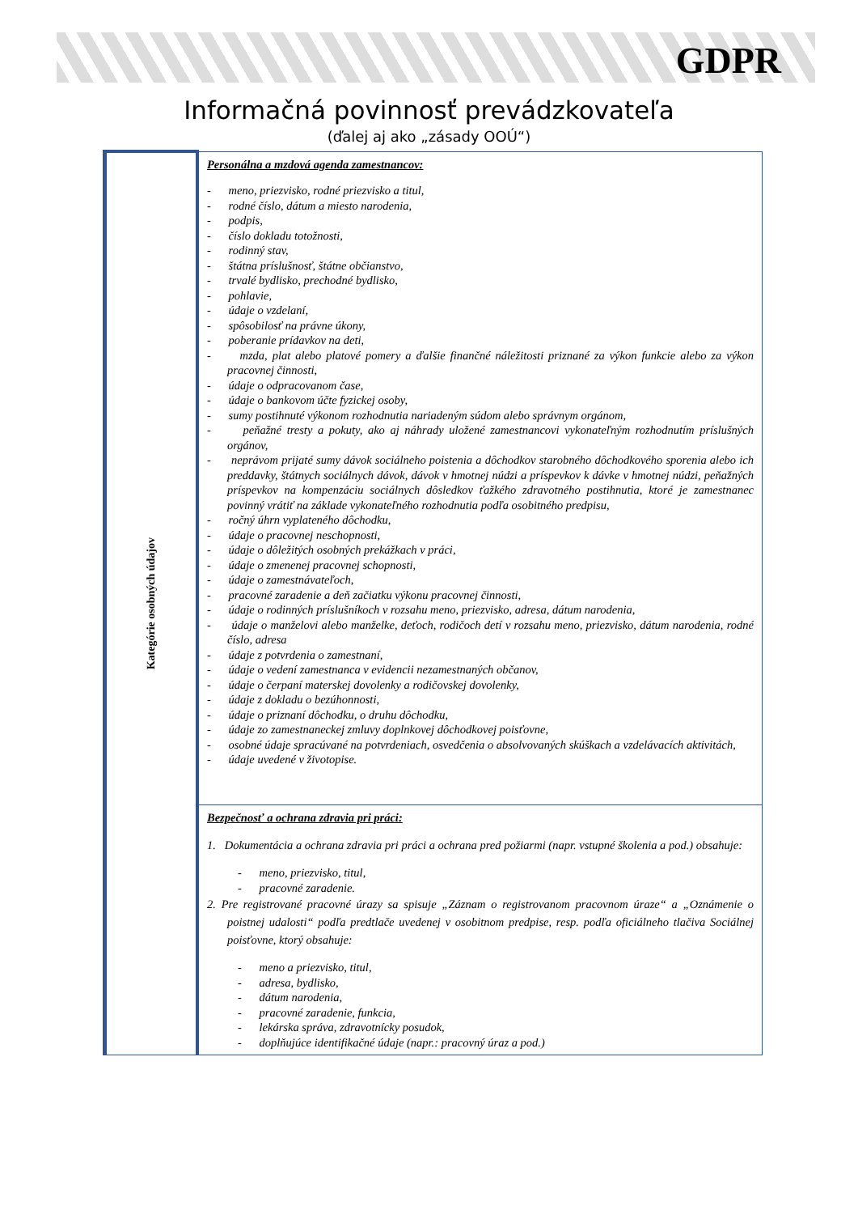GDPR
Informačná povinnosť prevádzkovateľa
(ďalej aj ako „zásady OOÚ“)
| Kategórie osobných údajov | Personálna a mzdová agenda zamestnancov: - meno, priezvisko, rodné priezvisko a titul, - rodné číslo, dátum a miesto narodenia, - podpis, - číslo dokladu totožnosti, - rodinný stav, - štátna príslušnosť, štátne občianstvo, - trvalé bydlisko, prechodné bydlisko, - pohlavie, - údaje o vzdelaní, - spôsobilosť na právne úkony, - poberanie prídavkov na deti, - mzda, plat alebo platové pomery a ďalšie finančné náležitosti priznané za výkon funkcie alebo za výkon pracovnej činnosti, - údaje o odpracovanom čase, - údaje o bankovom účte fyzickej osoby, - sumy postihnuté výkonom rozhodnutia nariadeným súdom alebo správnym orgánom, - peňažné tresty a pokuty, ako aj náhrady uložené zamestnancovi vykonateľným rozhodnutím príslušných orgánov, - neprávom prijaté sumy dávok sociálneho poistenia a dôchodkov starobného dôchodkového sporenia alebo ich preddavky, štátnych sociálnych dávok, dávok v hmotnej núdzi a príspevkov k dávke v hmotnej núdzi, peňažných príspevkov na kompenzáciu sociálnych dôsledkov ťažkého zdravotného postihnutia, ktoré je zamestnanec povinný vrátiť na základe vykonateľného rozhodnutia podľa osobitného predpisu, - ročný úhrn vyplateného dôchodku, - údaje o pracovnej neschopnosti, - údaje o dôležitých osobných prekážkach v práci, - údaje o zmenenej pracovnej schopnosti, - údaje o zamestnávateľoch, - pracovné zaradenie a deň začiatku výkonu pracovnej činnosti, - údaje o rodinných príslušníkoch v rozsahu meno, priezvisko, adresa, dátum narodenia, - údaje o manželovi alebo manželke, deťoch, rodičoch detí v rozsahu meno, priezvisko, dátum narodenia, rodné číslo, adresa - údaje z potvrdenia o zamestnaní, - údaje o vedení zamestnanca v evidencii nezamestnaných občanov, - údaje o čerpaní materskej dovolenky a rodičovskej dovolenky, - údaje z dokladu o bezúhonnosti, - údaje o priznaní dôchodku, o druhu dôchodku, - údaje zo zamestnaneckej zmluvy doplnkovej dôchodkovej poisťovne, - osobné údaje spracúvané na potvrdeniach, osvedčenia o absolvovaných skúškach a vzdelávacích aktivitách, - údaje uvedené v životopise. |
| | Bezpečnosť a ochrana zdravia pri práci: 1. Dokumentácia a ochrana zdravia pri práci a ochrana pred požiarmi (napr. vstupné školenia a pod.) obsahuje: - meno, priezvisko, titul, - pracovné zaradenie. 2. Pre registrované pracovné úrazy sa spisuje „Záznam o registrovanom pracovnom úraze“ a „Oznámenie o poistnej udalosti“ podľa predtlače uvedenej v osobitnom predpise, resp. podľa oficiálneho tlačiva Sociálnej poisťovne, ktorý obsahuje: - meno a priezvisko, titul, - adresa, bydlisko, - dátum narodenia, - pracovné zaradenie, funkcia, - lekárska správa, zdravotnícky posudok, - doplňujúce identifikačné údaje (napr.: pracovný úraz a pod.) |